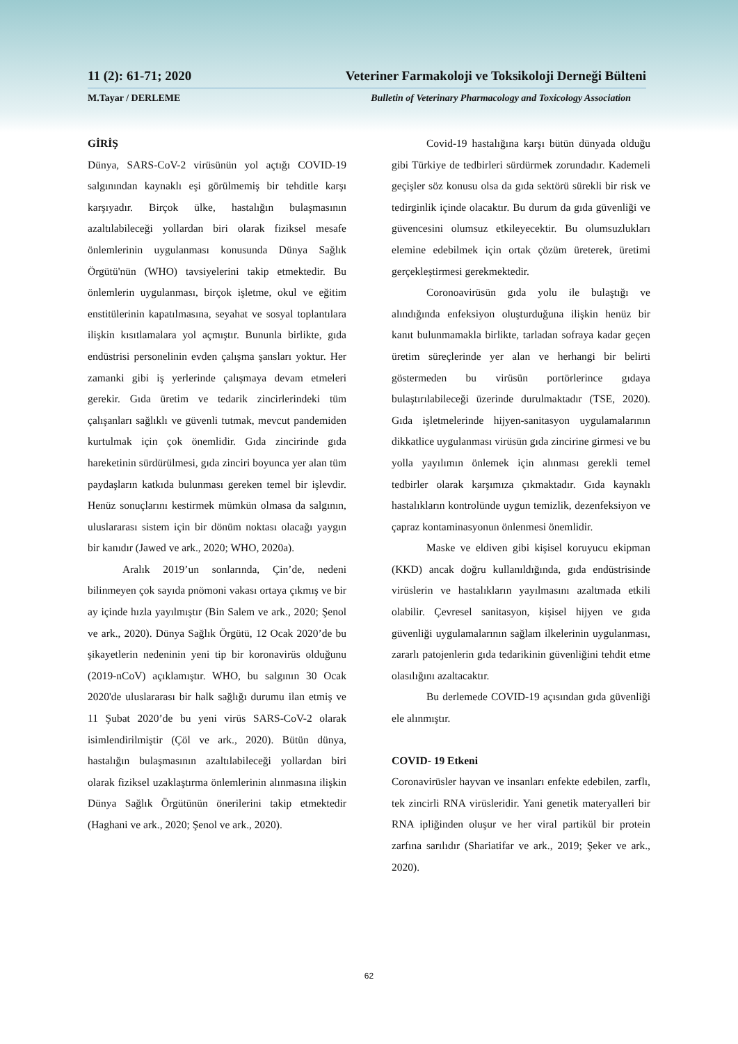11 (2): 61-71; 2020 Veteriner Farmakoloji ve Toksikoloji Derneği Bülteni
M.Tayar / DERLEME Bulletin of Veterinary Pharmacology and Toxicology Association
GİRİŞ
Dünya, SARS-CoV-2 virüsünün yol açtığı COVID-19 salgınından kaynaklı eşi görülmemiş bir tehditle karşı karşıyadır. Birçok ülke, hastalığın bulaşmasının azaltılabileceği yollardan biri olarak fiziksel mesafe önlemlerinin uygulanması konusunda Dünya Sağlık Örgütü'nün (WHO) tavsiyelerini takip etmektedir. Bu önlemlerin uygulanması, birçok işletme, okul ve eğitim enstitülerinin kapatılmasına, seyahat ve sosyal toplantılara ilişkin kısıtlamalara yol açmıştır. Bununla birlikte, gıda endüstrisi personelinin evden çalışma şansları yoktur. Her zamanki gibi iş yerlerinde çalışmaya devam etmeleri gerekir. Gıda üretim ve tedarik zincirlerindeki tüm çalışanları sağlıklı ve güvenli tutmak, mevcut pandemiden kurtulmak için çok önemlidir. Gıda zincirinde gıda hareketinin sürdürülmesi, gıda zinciri boyunca yer alan tüm paydaşların katkıda bulunması gereken temel bir işlevdir. Henüz sonuçlarını kestirmek mümkün olmasa da salgının, uluslararası sistem için bir dönüm noktası olacağı yaygın bir kanıdır (Jawed ve ark., 2020; WHO, 2020a).
Aralık 2019’un sonlarında, Çin’de, nedeni bilinmeyen çok sayıda pnömoni vakası ortaya çıkmış ve bir ay içinde hızla yayılmıştır (Bin Salem ve ark., 2020; Şenol ve ark., 2020). Dünya Sağlık Örgütü, 12 Ocak 2020’de bu şikayetlerin nedeninin yeni tip bir koronavirüs olduğunu (2019-nCoV) açıklamıştır. WHO, bu salgının 30 Ocak 2020'de uluslararası bir halk sağlığı durumu ilan etmiş ve 11 Şubat 2020’de bu yeni virüs SARS-CoV-2 olarak isimlendirilmiştir (Çöl ve ark., 2020). Bütün dünya, hastalığın bulaşmasının azaltılabileceği yollardan biri olarak fiziksel uzaklaştırma önlemlerinin alınmasına ilişkin Dünya Sağlık Örgütünün önerilerini takip etmektedir (Haghani ve ark., 2020; Şenol ve ark., 2020).
Covid-19 hastalığına karşı bütün dünyada olduğu gibi Türkiye de tedbirleri sürdürmek zorundadır. Kademeli geçişler söz konusu olsa da gıda sektörü sürekli bir risk ve tedirginlik içinde olacaktır. Bu durum da gıda güvenliği ve güvencesini olumsuz etkileyecektir. Bu olumsuzlukları elemine edebilmek için ortak çözüm üreterek, üretimi gerçekleştirmesi gerekmektedir.
Coronoavirüsün gıda yolu ile bulaştığı ve alındığında enfeksiyon oluşturduğuna ilişkin henüz bir kanıt bulunmamakla birlikte, tarladan sofraya kadar geçen üretim süreçlerinde yer alan ve herhangi bir belirti göstermeden bu virüsün portörlerince gıdaya bulaştırılabileceği üzerinde durulmaktadır (TSE, 2020). Gıda işletmelerinde hijyen-sanitasyon uygulamalarının dikkatlice uygulanması virüsün gıda zincirine girmesi ve bu yolla yayılımın önlemek için alınması gerekli temel tedbirler olarak karşımıza çıkmaktadır. Gıda kaynaklı hastalıkların kontrolünde uygun temizlik, dezenfeksiyon ve çapraz kontaminasyonun önlenmesi önemlidir.
Maske ve eldiven gibi kişisel koruyucu ekipman (KKD) ancak doğru kullanıldığında, gıda endüstrisinde virüslerin ve hastalıkların yayılmasını azaltmada etkili olabilir. Çevresel sanitasyon, kişisel hijyen ve gıda güvenliği uygulamalarının sağlam ilkelerinin uygulanması, zararlı patojenlerin gıda tedarikinin güvenliğini tehdit etme olasılığını azaltacaktır.
Bu derlemede COVID-19 açısından gıda güvenliği ele alınmıştır.
COVID- 19 Etkeni
Coronavirüsler hayvan ve insanları enfekte edebilen, zarflı, tek zincirli RNA virüsleridir. Yani genetik materyalleri bir RNA ipliğinden oluşur ve her viral partikül bir protein zarfına sarılıdır (Shariatifar ve ark., 2019; Şeker ve ark., 2020).
62